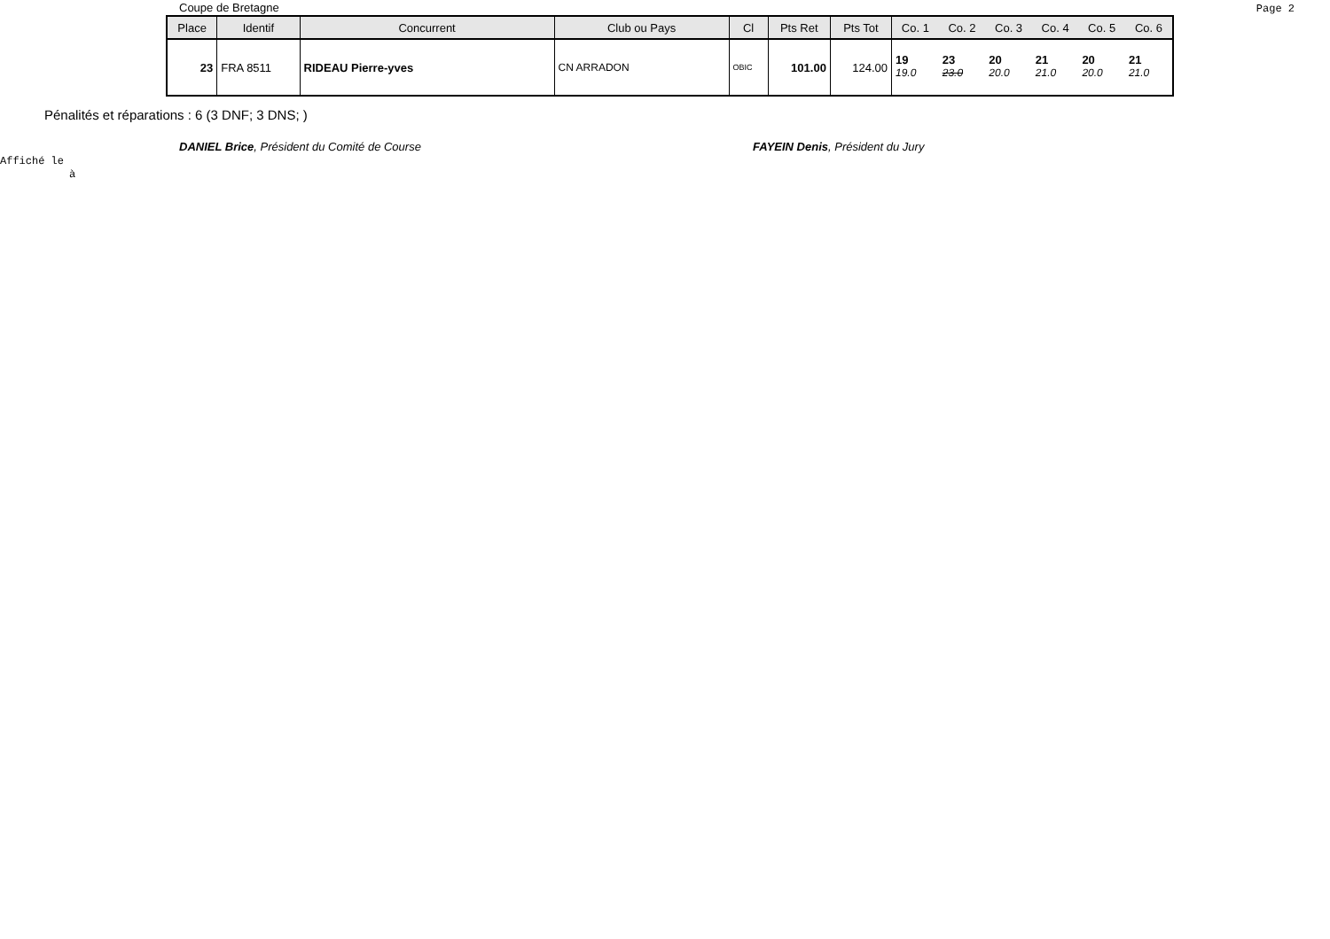Coupe de Bretagne Page 2
| Place | Identif | Concurrent | Club ou Pays | Cl | Pts Ret | Pts Tot | Co. 1 | Co. 2 | Co. 3 | Co. 4 | Co. 5 | Co. 6 |
| --- | --- | --- | --- | --- | --- | --- | --- | --- | --- | --- | --- | --- |
| 23 | FRA 8511 | RIDEAU Pierre-yves | CN ARRADON | OBIC | 101.00 | 124.00 | 19 19.0 | 23 23.0 | 20 20.0 | 21 21.0 | 20 20.0 | 21 21.0 |
Pénalités et réparations : 6 (3 DNF; 3 DNS; )
DANIEL Brice, Président du Comité de Course FAYEIN Denis, Président du Jury
Affiché le
à